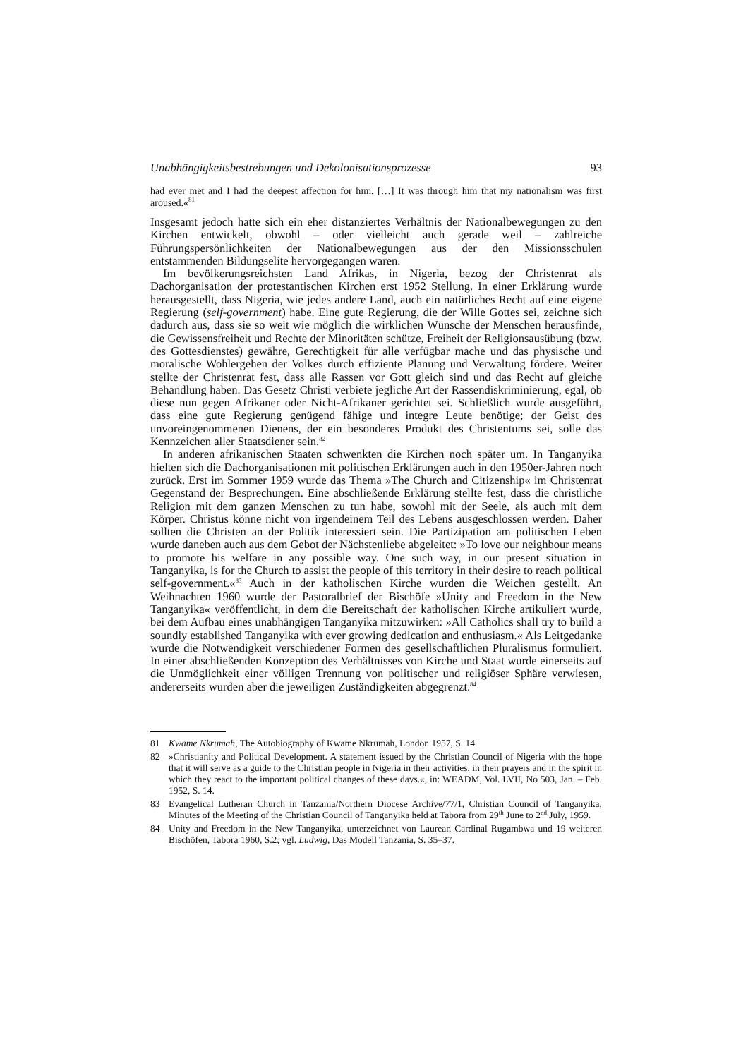Unabhängigkeitsbestrebungen und Dekolonisationsprozesse 93
had ever met and I had the deepest affection for him. […] It was through him that my nationalism was first aroused.«<sup>81</sup>
Insgesamt jedoch hatte sich ein eher distanziertes Verhältnis der Nationalbewegungen zu den Kirchen entwickelt, obwohl – oder vielleicht auch gerade weil – zahlreiche Führungspersönlichkeiten der Nationalbewegungen aus der den Missionsschulen entstammenden Bildungselite hervorgegangen waren.
Im bevölkerungsreichsten Land Afrikas, in Nigeria, bezog der Christenrat als Dachorganisation der protestantischen Kirchen erst 1952 Stellung. In einer Erklärung wurde herausgestellt, dass Nigeria, wie jedes andere Land, auch ein natürliches Recht auf eine eigene Regierung (self-government) habe. Eine gute Regierung, die der Wille Gottes sei, zeichne sich dadurch aus, dass sie so weit wie möglich die wirklichen Wünsche der Menschen herausfinde, die Gewissensfreiheit und Rechte der Minoritäten schütze, Freiheit der Religionsausübung (bzw. des Gottesdienstes) gewähre, Gerechtigkeit für alle verfügbar mache und das physische und moralische Wohlergehen der Volkes durch effiziente Planung und Verwaltung fördere. Weiter stellte der Christenrat fest, dass alle Rassen vor Gott gleich sind und das Recht auf gleiche Behandlung haben. Das Gesetz Christi verbiete jegliche Art der Rassendiskriminierung, egal, ob diese nun gegen Afrikaner oder Nicht-Afrikaner gerichtet sei. Schließlich wurde ausgeführt, dass eine gute Regierung genügend fähige und integre Leute benötige; der Geist des unvoreingenommenen Dienens, der ein besonderes Produkt des Christentums sei, solle das Kennzeichen aller Staatsdiener sein.<sup>82</sup>
In anderen afrikanischen Staaten schwenkten die Kirchen noch später um. In Tanganyika hielten sich die Dachorganisationen mit politischen Erklärungen auch in den 1950er-Jahren noch zurück. Erst im Sommer 1959 wurde das Thema »The Church and Citizenship« im Christenrat Gegenstand der Besprechungen. Eine abschließende Erklärung stellte fest, dass die christliche Religion mit dem ganzen Menschen zu tun habe, sowohl mit der Seele, als auch mit dem Körper. Christus könne nicht von irgendeinem Teil des Lebens ausgeschlossen werden. Daher sollten die Christen an der Politik interessiert sein. Die Partizipation am politischen Leben wurde daneben auch aus dem Gebot der Nächstenliebe abgeleitet: »To love our neighbour means to promote his welfare in any possible way. One such way, in our present situation in Tanganyika, is for the Church to assist the people of this territory in their desire to reach political self-government.«<sup>83</sup> Auch in der katholischen Kirche wurden die Weichen gestellt. An Weihnachten 1960 wurde der Pastoralbrief der Bischöfe »Unity and Freedom in the New Tanganyika« veröffentlicht, in dem die Bereitschaft der katholischen Kirche artikuliert wurde, bei dem Aufbau eines unabhängigen Tanganyika mitzuwirken: »All Catholics shall try to build a soundly established Tanganyika with ever growing dedication and enthusiasm.« Als Leitgedanke wurde die Notwendigkeit verschiedener Formen des gesellschaftlichen Pluralismus formuliert. In einer abschließenden Konzeption des Verhältnisses von Kirche und Staat wurde einerseits auf die Unmöglichkeit einer völligen Trennung von politischer und religiöser Sphäre verwiesen, andererseits wurden aber die jeweiligen Zuständigkeiten abgegrenzt.<sup>84</sup>
81 Kwame Nkrumah, The Autobiography of Kwame Nkrumah, London 1957, S. 14.
82 »Christianity and Political Development. A statement issued by the Christian Council of Nigeria with the hope that it will serve as a guide to the Christian people in Nigeria in their activities, in their prayers and in the spirit in which they react to the important political changes of these days.«, in: WEADM, Vol. LVII, No 503, Jan. – Feb. 1952, S. 14.
83 Evangelical Lutheran Church in Tanzania/Northern Diocese Archive/77/1, Christian Council of Tanganyika, Minutes of the Meeting of the Christian Council of Tanganyika held at Tabora from 29<sup>th</sup> June to 2<sup>nd</sup> July, 1959.
84 Unity and Freedom in the New Tanganyika, unterzeichnet von Laurean Cardinal Rugambwa und 19 weiteren Bischöfen, Tabora 1960, S.2; vgl. Ludwig, Das Modell Tanzania, S. 35–37.